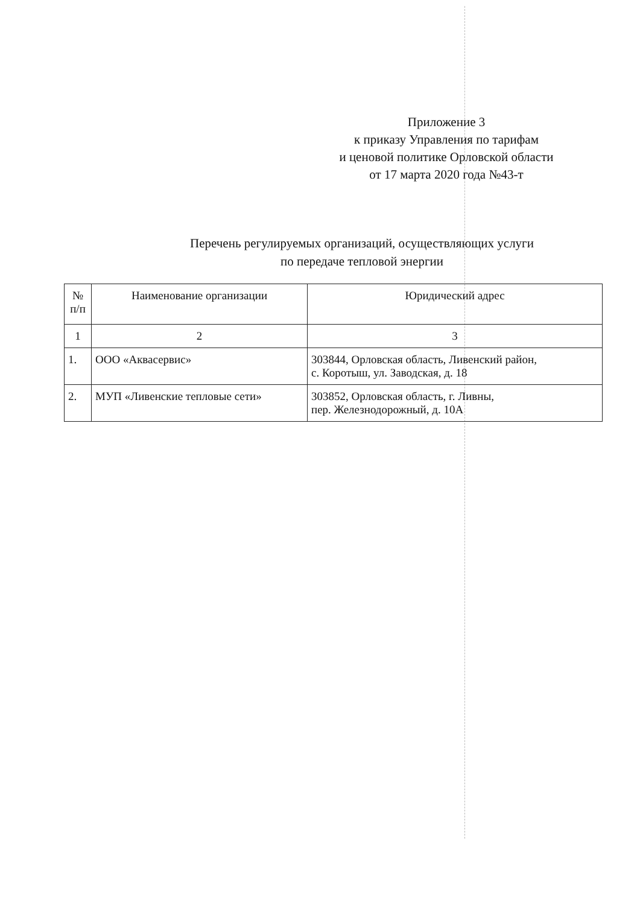Приложение 3
к приказу Управления по тарифам
и ценовой политике Орловской области
от 17 марта 2020 года №43-т
Перечень регулируемых организаций, осуществляющих услуги
по передаче тепловой энергии
| № п/п | Наименование организации | Юридический адрес |
| --- | --- | --- |
| 1 | 2 | 3 |
| 1. | ООО «Аквасервис» | 303844, Орловская область, Ливенский район, с. Коротыш, ул. Заводская, д. 18 |
| 2. | МУП «Ливенские тепловые сети» | 303852, Орловская область, г. Ливны, пер. Железнодорожный, д. 10А |